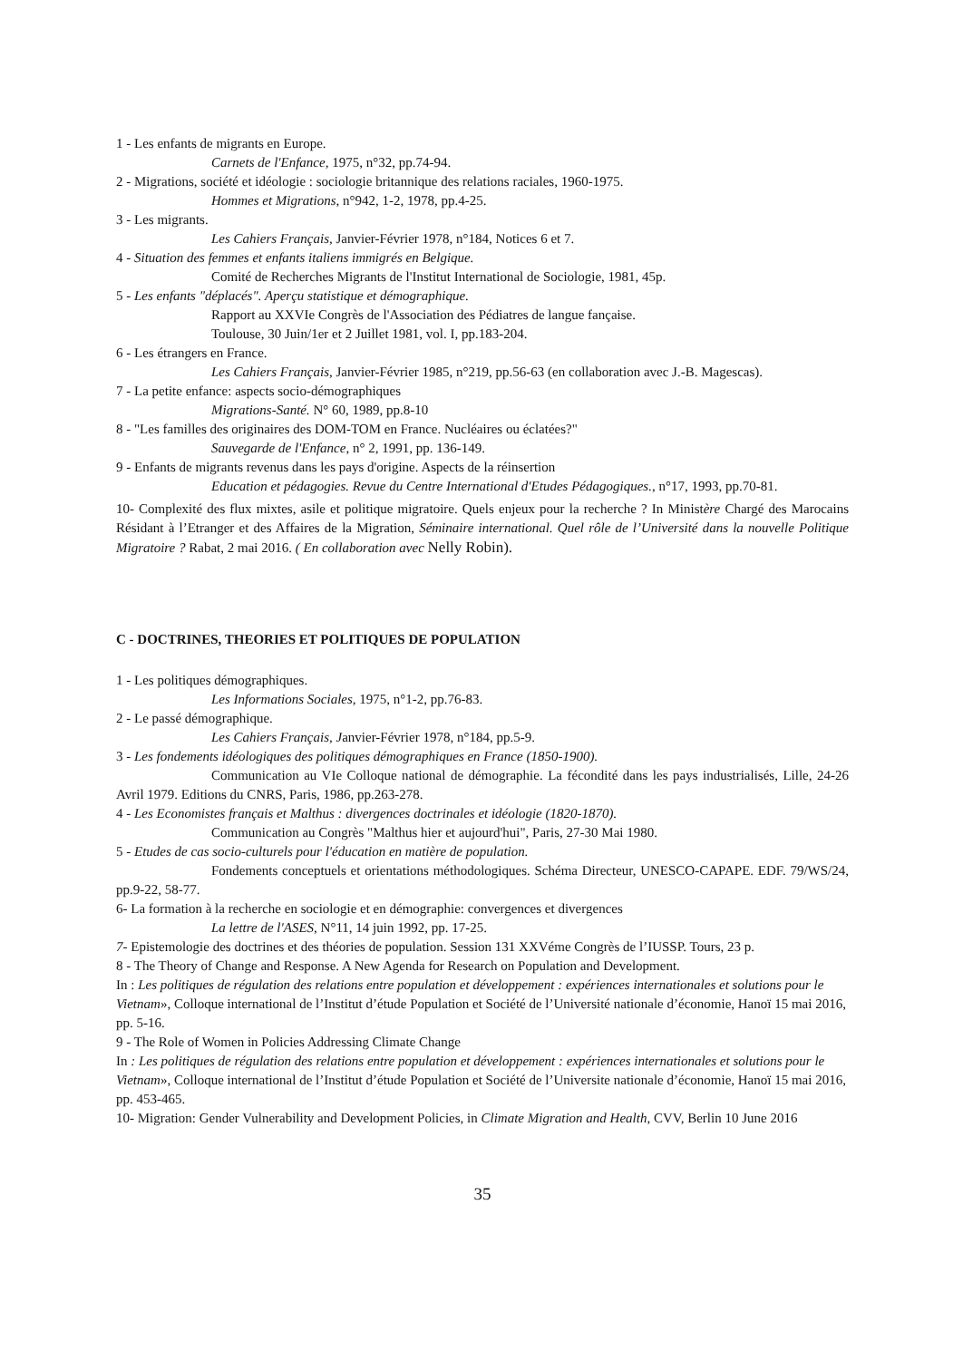1 - Les enfants de migrants en Europe.
Carnets de l'Enfance, 1975, n°32, pp.74-94.
2 - Migrations, société et idéologie : sociologie britannique des relations raciales, 1960-1975.
Hommes et Migrations, n°942, 1-2, 1978, pp.4-25.
3 - Les migrants.
Les Cahiers Français, Janvier-Février 1978, n°184, Notices 6 et 7.
4 - Situation des femmes et enfants italiens immigrés en Belgique.
Comité de Recherches Migrants de l'Institut International de Sociologie, 1981, 45p.
5 - Les enfants "déplacés". Aperçu statistique et démographique.
Rapport au XXVIe Congrès de l'Association des Pédiatres de langue fançaise.
Toulouse, 30 Juin/1er et 2 Juillet 1981, vol. I, pp.183-204.
6 - Les étrangers en France.
Les Cahiers Français, Janvier-Février 1985, n°219, pp.56-63 (en collaboration avec J.-B. Magescas).
7 - La petite enfance: aspects socio-démographiques
Migrations-Santé. N° 60, 1989, pp.8-10
8 - "Les familles des originaires des DOM-TOM en France. Nucléaires ou éclatées?"
Sauvegarde de l'Enfance, n° 2, 1991, pp. 136-149.
9 - Enfants de migrants revenus dans les pays d'origine. Aspects de la réinsertion
Education et pédagogies. Revue du Centre International d'Etudes Pédagogiques., n°17, 1993, pp.70-81.
10- Complexité des flux mixtes, asile et politique migratoire. Quels enjeux pour la recherche ? In Ministère Chargé des Marocains Résidant à l’Etranger et des Affaires de la Migration, Séminaire international. Quel rôle de l’Université dans la nouvelle Politique Migratoire ? Rabat, 2 mai 2016. ( En collaboration avec Nelly Robin).
C - DOCTRINES, THEORIES ET POLITIQUES DE POPULATION
1 - Les politiques démographiques.
Les Informations Sociales, 1975, n°1-2, pp.76-83.
2 - Le passé démographique.
Les Cahiers Français, Janvier-Février 1978, n°184, pp.5-9.
3 - Les fondements idéologiques des politiques démographiques en France (1850-1900).
Communication au VIe Colloque national de démographie. La fécondité dans les pays industrialisés, Lille, 24-26 Avril 1979. Editions du CNRS, Paris, 1986, pp.263-278.
4 - Les Economistes français et Malthus : divergences doctrinales et idéologie (1820-1870).
Communication au Congrès "Malthus hier et aujourd'hui", Paris, 27-30 Mai 1980.
5 - Etudes de cas socio-culturels pour l'éducation en matière de population.
Fondements conceptuels et orientations méthodologiques. Schéma Directeur, UNESCO-CAPAPE. EDF. 79/WS/24, pp.9-22, 58-77.
6- La formation à la recherche en sociologie et en démographie: convergences et divergences
La lettre de l'ASES, N°11, 14 juin 1992, pp. 17-25.
7- Epistemologie des doctrines et des théories de population. Session 131 XXVéme Congrès de l’IUSSP. Tours, 23 p.
8 - The Theory of Change and Response. A New Agenda for Research on Population and Development.
In : Les politiques de régulation des relations entre population et développement : expériences internationales et solutions pour le Vietnam», Colloque international de l’Institut d’étude Population et Société de l’Université nationale d’économie, Hanoï 15 mai 2016, pp. 5-16.
9 - The Role of Women in Policies Addressing Climate Change
In : Les politiques de régulation des relations entre population et développement : expériences internationales et solutions pour le Vietnam», Colloque international de l’Institut d’étude Population et Société de l’Universite nationale d’économie, Hanoï 15 mai 2016, pp. 453-465.
10- Migration: Gender Vulnerability and Development Policies, in Climate Migration and Health, CVV, Berlin 10 June 2016
35